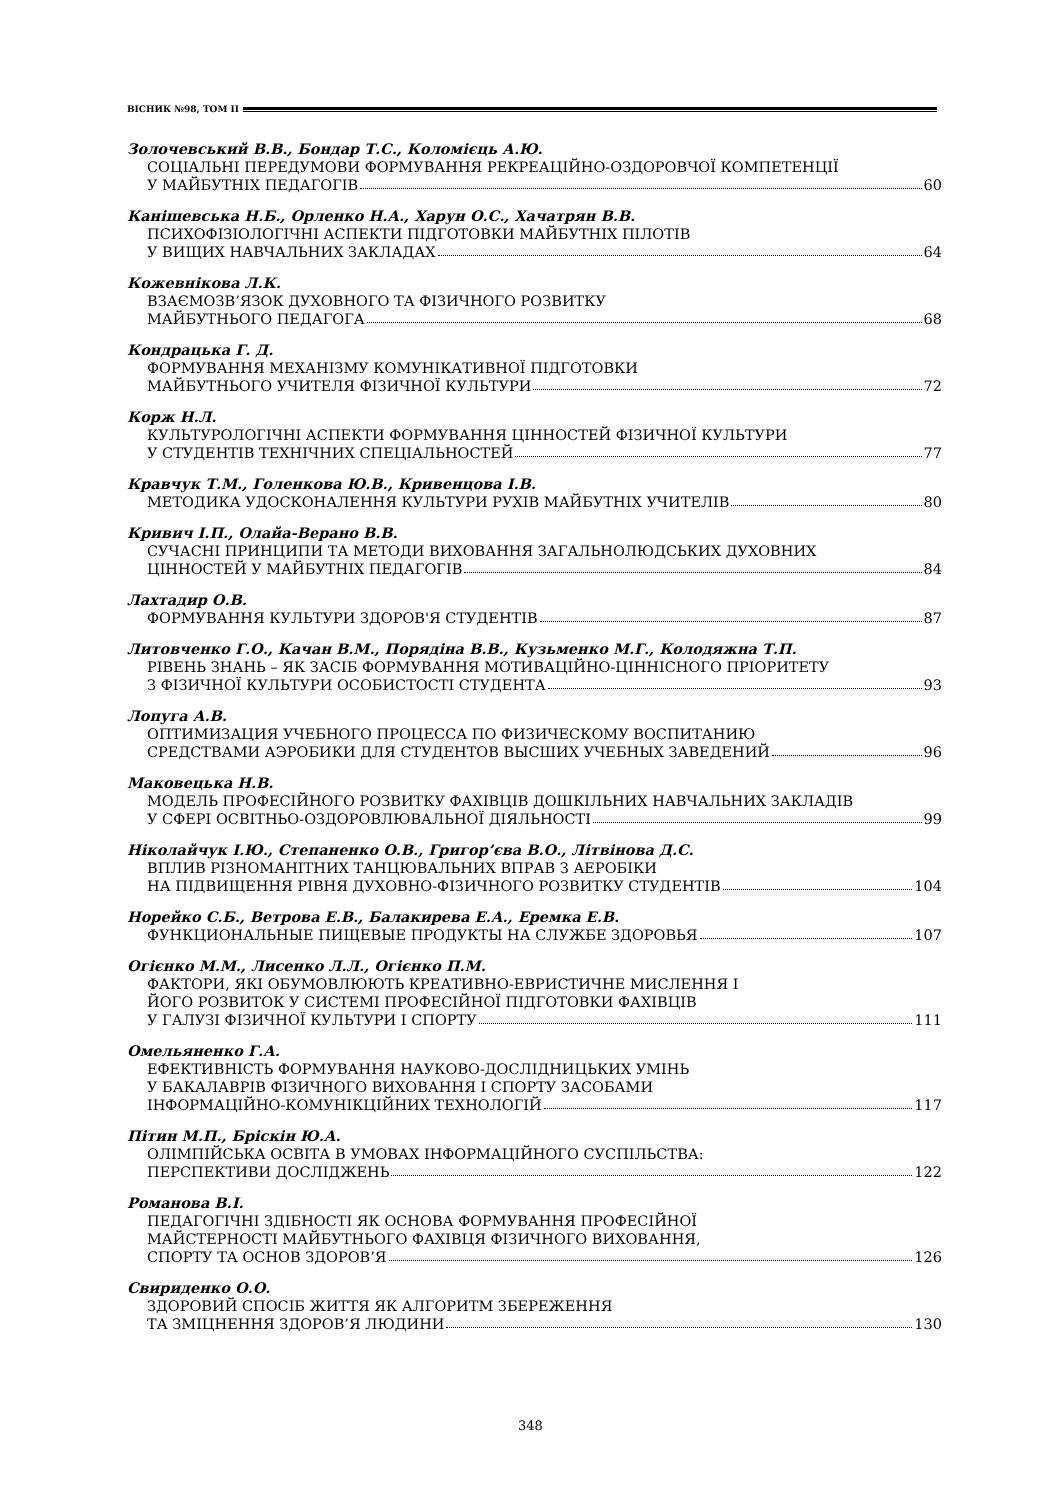ВІСНИК №98, ТОМ ІІ
Золочевський В.В., Бондар Т.С., Коломієць А.Ю.
СОЦІАЛЬНІ ПЕРЕДУМОВИ ФОРМУВАННЯ РЕКРЕАЦІЙНО-ОЗДОРОВЧОЇ КОМПЕТЕНЦІЇ
У МАЙБУТНІХ ПЕДАГОГІВ 60
Канішевська Н.Б., Орленко Н.А., Харун О.С., Хачатрян В.В.
ПСИХОФІЗІОЛОГІЧНІ АСПЕКТИ ПІДГОТОВКИ МАЙБУТНІХ ПІЛОТІВ
У ВИЩИХ НАВЧАЛЬНИХ ЗАКЛАДАХ 64
Кожевнікова Л.К.
ВЗАЄМОЗВ’ЯЗОК ДУХОВНОГО ТА ФІЗИЧНОГО РОЗВИТКУ
МАЙБУТНЬОГО ПЕДАГОГА 68
Кондрацька Г. Д.
ФОРМУВАННЯ МЕХАНІЗМУ КОМУНІКАТИВНОЇ ПІДГОТОВКИ
МАЙБУТНЬОГО УЧИТЕЛЯ ФІЗИЧНОЇ КУЛЬТУРИ 72
Корж Н.Л.
КУЛЬТУРОЛОГІЧНІ АСПЕКТИ ФОРМУВАННЯ ЦІННОСТЕЙ ФІЗИЧНОЇ КУЛЬТУРИ
У СТУДЕНТІВ ТЕХНІЧНИХ СПЕЦІАЛЬНОСТЕЙ 77
Кравчук Т.М., Голенкова Ю.В., Кривенцова І.В.
МЕТОДИКА УДОСКОНАЛЕННЯ КУЛЬТУРИ РУХІВ МАЙБУТНІХ УЧИТЕЛІВ 80
Кривич І.П., Олайа-Верано В.В.
СУЧАСНІ ПРИНЦИПИ ТА МЕТОДИ ВИХОВАННЯ ЗАГАЛЬНОЛЮДСЬКИХ ДУХОВНИХ
ЦІННОСТЕЙ У МАЙБУТНІХ ПЕДАГОГІВ 84
Лахтадир О.В.
ФОРМУВАННЯ КУЛЬТУРИ ЗДОРОВ'Я СТУДЕНТІВ 87
Литовченко Г.О., Качан В.М., Порядіна В.В., Кузьменко М.Г., Колодяжна Т.П.
РІВЕНЬ ЗНАНЬ – ЯК ЗАСІБ ФОРМУВАННЯ МОТИВАЦІЙНО-ЦІННІСНОГО ПРІОРИТЕТУ
З ФІЗИЧНОЇ КУЛЬТУРИ ОСОБИСТОСТІ СТУДЕНТА 93
Лопуга А.В.
ОПТИМИЗАЦИЯ УЧЕБНОГО ПРОЦЕССА ПО ФИЗИЧЕСКОМУ ВОСПИТАНИЮ
СРЕДСТВАМИ АЭРОБИКИ ДЛЯ СТУДЕНТОВ ВЫСШИХ УЧЕБНЫХ ЗАВЕДЕНИЙ 96
Маковецька Н.В.
МОДЕЛЬ ПРОФЕСІЙНОГО РОЗВИТКУ ФАХІВЦІВ ДОШКІЛЬНИХ НАВЧАЛЬНИХ ЗАКЛАДІВ
У СФЕРІ ОСВІТНЬО-ОЗДОРОВЛЮВАЛЬНОЇ ДІЯЛЬНОСТІ 99
Ніколайчук І.Ю., Степаненко О.В., Григор’єва В.О., Літвінова Д.С.
ВПЛИВ РІЗНОМАНІТНИХ ТАНЦЮВАЛЬНИХ ВПРАВ З АЕРОБІКИ
НА ПІДВИЩЕННЯ РІВНЯ ДУХОВНО-ФІЗИЧНОГО РОЗВИТКУ СТУДЕНТІВ 104
Норейко С.Б., Ветрова Е.В., Балакирева Е.А., Еремка Е.В.
ФУНКЦИОНАЛЬНЫЕ ПИЩЕВЫЕ ПРОДУКТЫ НА СЛУЖБЕ ЗДОРОВЬЯ 107
Огієнко М.М., Лисенко Л.Л., Огієнко П.М.
ФАКТОРИ, ЯКІ ОБУМОВЛЮЮТЬ КРЕАТИВНО-ЕВРИСТИЧНЕ МИСЛЕННЯ І
ЙОГО РОЗВИТОК У СИСТЕМІ ПРОФЕСІЙНОЇ ПІДГОТОВКИ ФАХІВЦІВ
У ГАЛУЗІ ФІЗИЧНОЇ КУЛЬТУРИ І СПОРТУ 111
Омельяненко Г.А.
ЕФЕКТИВНІСТЬ ФОРМУВАННЯ НАУКОВО-ДОСЛІДНИЦЬКИХ УМІНЬ
У БАКАЛАВРІВ ФІЗИЧНОГО ВИХОВАННЯ І СПОРТУ ЗАСОБАМИ
ІНФОРМАЦІЙНО-КОМУНІКЦІЙНИХ ТЕХНОЛОГІЙ 117
Пітин М.П., Бріскін Ю.А.
ОЛІМПІЙСЬКА ОСВІТА В УМОВАХ ІНФОРМАЦІЙНОГО СУСПІЛЬСТВА:
ПЕРСПЕКТИВИ ДОСЛІДЖЕНЬ 122
Романова В.І.
ПЕДАГОГІЧНІ ЗДІБНОСТІ ЯК ОСНОВА ФОРМУВАННЯ ПРОФЕСІЙНОЇ
МАЙСТЕРНОСТІ МАЙБУТНЬОГО ФАХІВЦЯ ФІЗИЧНОГО ВИХОВАННЯ,
СПОРТУ ТА ОСНОВ ЗДОРОВ’Я 126
Свириденко О.О.
ЗДОРОВИЙ СПОСІБ ЖИТТЯ ЯК АЛГОРИТМ ЗБЕРЕЖЕННЯ
ТА ЗМІЦНЕННЯ ЗДОРОВ’Я ЛЮДИНИ 130
348